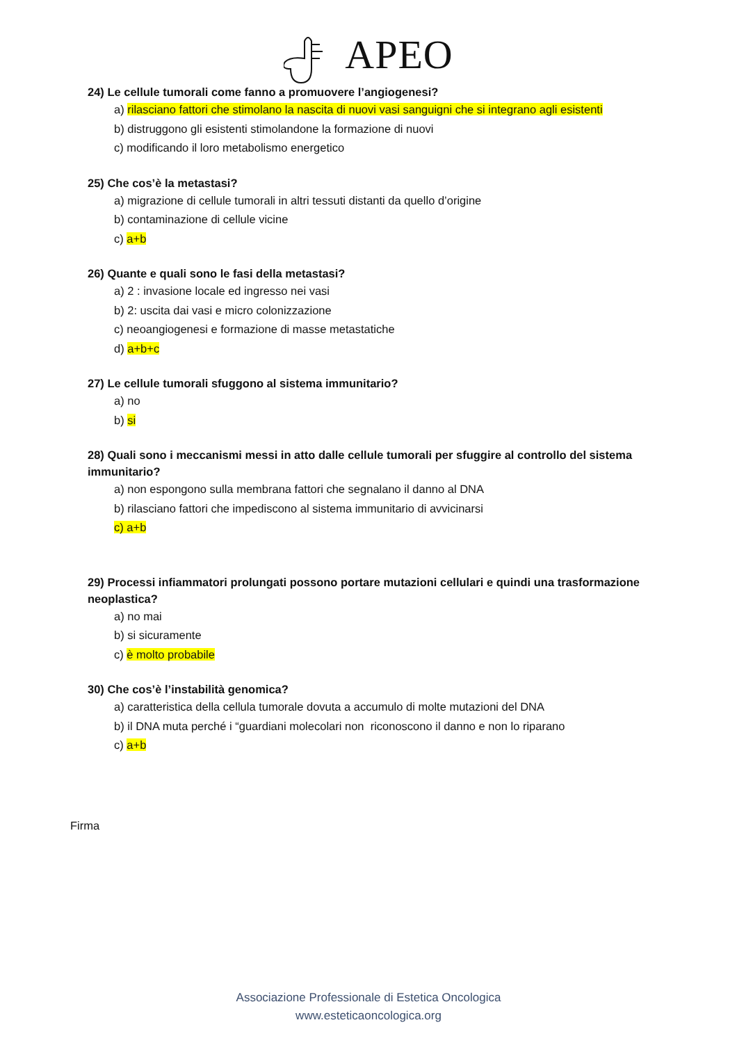APEO
24) Le cellule tumorali come fanno a promuovere l’angiogenesi?
a) rilasciano fattori che stimolano la nascita di nuovi vasi sanguigni che si integrano agli esistenti
b) distruggono gli esistenti stimolandone la formazione di nuovi
c) modificando il loro metabolismo energetico
25) Che cos’è la metastasi?
a) migrazione di cellule tumorali in altri tessuti distanti da quello d’origine
b) contaminazione di cellule vicine
c) a+b
26) Quante e quali sono le fasi della metastasi?
a) 2 : invasione locale ed ingresso nei vasi
b) 2: uscita dai vasi e micro colonizzazione
c) neoangiogenesi e formazione di masse metastatiche
d) a+b+c
27) Le cellule tumorali sfuggono al sistema immunitario?
a) no
b) si
28) Quali sono i meccanismi messi in atto dalle cellule tumorali per sfuggire al controllo del sistema immunitario?
a) non espongono sulla membrana fattori che segnalano il danno al DNA
b) rilasciano fattori che impediscono al sistema immunitario di avvicinarsi
c) a+b
29) Processi infiammatori prolungati possono portare mutazioni cellulari e quindi una trasformazione neoplastica?
a) no mai
b) si sicuramente
c) è molto probabile
30) Che cos’è l’instabilità genomica?
a) caratteristica della cellula tumorale dovuta a accumulo di molte mutazioni del DNA
b) il DNA muta perché i “guardiani molecolari non riconoscono il danno e non lo riparano
c) a+b
Firma
Associazione Professionale di Estetica Oncologica
www.esteticaoncologica.org